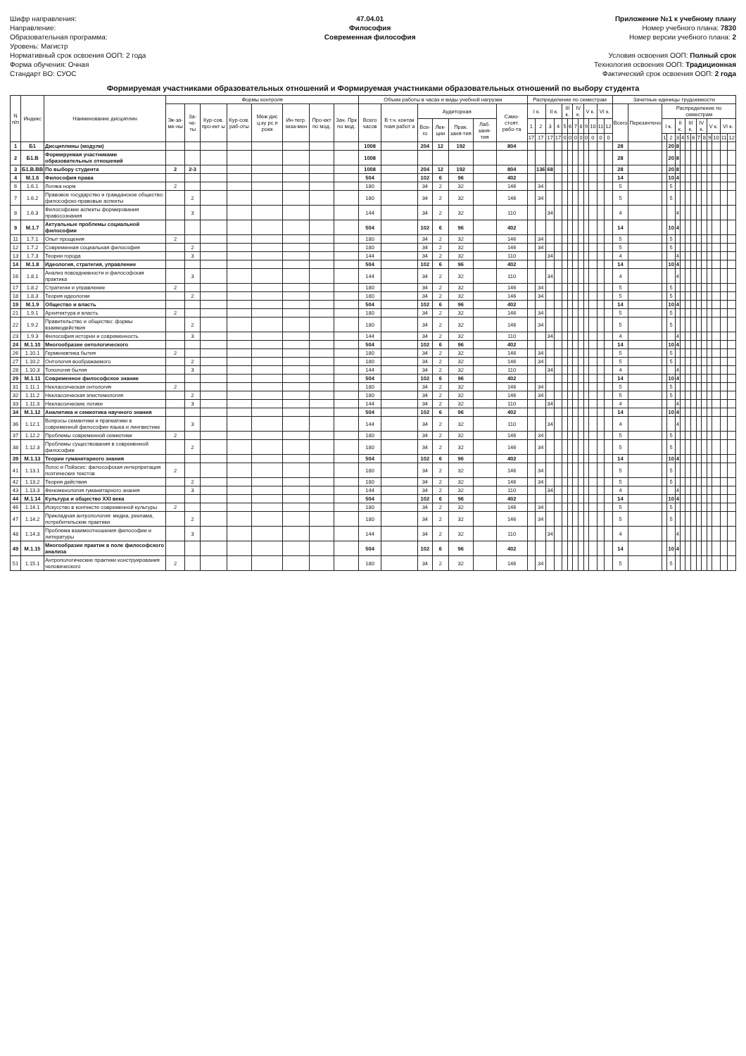Шифр направления:
Направление:
Образовательная программа:
Уровень: Магистр
Нормативный срок освоения ООП: 2 года
Форма обучения: Очная
Стандарт ВО: СУОС
47.04.01
Философия
Современная философия
Приложение №1 к учебному плану
Номер учебного плана: 7830
Номер версии учебного плана: 2
Условия освоения ООП: Полный срок
Технология освоения ООП: Традиционная
Фактический срок освоения ООП: 2 года
Формируемая участниками образовательных отношений и Формируемая участниками образовательных отношений по выбору студента
| N п/п | Индекс | Наименование дисциплин | Формы контроля | | | | | | | | Объем работы в часах и виды учебной нагрузки | | | | | | | Распределение по семестрам | | | | | | | | | | | | Зачетные единицы трудоемкости | | | | | | | | | | | | | |
| --- | --- | --- | --- | --- | --- | --- | --- | --- | --- | --- | --- | --- | --- | --- | --- | --- | --- | --- | --- | --- | --- | --- | --- | --- | --- | --- | --- | --- | --- | --- | --- | --- | --- | --- | --- | --- | --- | --- | --- | --- | --- | --- | --- |
| | | | Эк-за-ме-ны | За-че-ты | Кур-сов. про-ект ы | Кур-сов. раб-оты | Меж дис ц.ку рс.п роек | Ин-тегр. экза-мен | Про-ект по мод. | Зач. Прк по мод. | Всего часов | В т.ч. контак тная работ а | Аудиторная | | | | Само-стоят. рабо-та | I к. | | II к. | | III к. | | IV к. | | V к. | | VI к. | | Всего | Перезачтено | Распределение по семестрам | | | | | | | | | | | |
| | | | | | | | | | | | | | Все-го | Лек-ции | Прак. заня-тия | Лаб. заня-тия | | 1 | 2 | 3 | 4 | 5 | 6 | 7 | 8 | 9 | 10 | 11 | 12 | | | I к. | | II к. | | III к. | | IV к. | | V к. | | VI к. | |
| | | | | | | | | | | | | | | | | | | 17 | 17 | 17 | 17 | 0 | 0 | 0 | 0 | 0 | 0 | 0 | 0 | | | 1 | 2 | 3 | 4 | 5 | 6 | 7 | 8 | 9 | 10 | 11 | 12 |
| 1 | Б1 | Дисциплины (модули) | | | | | | | | | 1008 | | 204 | 12 | 192 | | 804 | | | | | | | | | | | | | 28 | | | 20 | 8 | | | | | | | | | |
| 2 | Б1.В | Формируемая участниками образовательных отношений | | | | | | | | | 1008 | | | | | | | | | | | | | | | | | | | 28 | | | 20 | 8 | | | | | | | | | |
| 3 | Б1.В.ВВ | По выбору студента | 2 | 2-3 | | | | | | | 1008 | | 204 | 12 | 192 | | 804 | | 136 | 68 | | | | | | | | | | 28 | | | 20 | 8 | | | | | | | | | |
| 4 | М.1.6 | Философия права | | | | | | | | | 504 | | 102 | 6 | 96 | | 402 | | | | | | | | | | | | | 14 | | | 10 | 4 | | | | | | | | | |
| 6 | 1.6.1 | Логика норм | 2 | | | | | | | | 180 | | 34 | 2 | 32 | | 146 | | 34 | | | | | | | | | | | 5 | | | 5 | | | | | | | | | | |
| 7 | 1.6.2 | Правовое государство и гражданское общество: философско-правовые аспекты | | 2 | | | | | | | 180 | | 34 | 2 | 32 | | 146 | | 34 | | | | | | | | | | | 5 | | | 5 | | | | | | | | | | |
| 8 | 1.6.3 | Философские аспекты формирования правосознания | | 3 | | | | | | | 144 | | 34 | 2 | 32 | | 110 | | | 34 | | | | | | | | | | 4 | | | | 4 | | | | | | | | | |
| 9 | М.1.7 | Актуальные проблемы социальной философии | | | | | | | | | 504 | | 102 | 6 | 96 | | 402 | | | | | | | | | | | | | 14 | | | 10 | 4 | | | | | | | | | |
| 11 | 1.7.1 | Опыт прощения | 2 | | | | | | | | 180 | | 34 | 2 | 32 | | 146 | | 34 | | | | | | | | | | | 5 | | | 5 | | | | | | | | | | |
| 12 | 1.7.2 | Современная социальная философия | | 2 | | | | | | | 180 | | 34 | 2 | 32 | | 146 | | 34 | | | | | | | | | | | 5 | | | 5 | | | | | | | | | | |
| 13 | 1.7.3 | Теории города | | 3 | | | | | | | 144 | | 34 | 2 | 32 | | 110 | | | 34 | | | | | | | | | | 4 | | | | 4 | | | | | | | | | |
| 14 | М.1.8 | Идеология, стратегия, управление | | | | | | | | | 504 | | 102 | 6 | 96 | | 402 | | | | | | | | | | | | | 14 | | | 10 | 4 | | | | | | | | | |
| 16 | 1.8.1 | Анализ повседневности и философская практика | | 3 | | | | | | | 144 | | 34 | 2 | 32 | | 110 | | | 34 | | | | | | | | | | 4 | | | | 4 | | | | | | | | | |
| 17 | 1.8.2 | Стратегии и управление | 2 | | | | | | | | 180 | | 34 | 2 | 32 | | 146 | | 34 | | | | | | | | | | | 5 | | | 5 | | | | | | | | | | |
| 18 | 1.8.3 | Теория идеологии | | 2 | | | | | | | 180 | | 34 | 2 | 32 | | 146 | | 34 | | | | | | | | | | | 5 | | | 5 | | | | | | | | | | |
| 19 | М.1.9 | Общество и власть | | | | | | | | | 504 | | 102 | 6 | 96 | | 402 | | | | | | | | | | | | | 14 | | | 10 | 4 | | | | | | | | | |
| 21 | 1.9.1 | Архитектура и власть | 2 | | | | | | | | 180 | | 34 | 2 | 32 | | 146 | | 34 | | | | | | | | | | | 5 | | | 5 | | | | | | | | | | |
| 22 | 1.9.2 | Правительство и общество: формы взаимодействия | | 2 | | | | | | | 180 | | 34 | 2 | 32 | | 146 | | 34 | | | | | | | | | | | 5 | | | 5 | | | | | | | | | | |
| 23 | 1.9.3 | Философия истории и современность | | 3 | | | | | | | 144 | | 34 | 2 | 32 | | 110 | | | 34 | | | | | | | | | | 4 | | | | 4 | | | | | | | | | |
| 24 | М.1.10 | Многообразие онтологического | | | | | | | | | 504 | | 102 | 6 | 96 | | 402 | | | | | | | | | | | | | 14 | | | 10 | 4 | | | | | | | | | |
| 26 | 1.10.1 | Герменевтика бытия | 2 | | | | | | | | 180 | | 34 | 2 | 32 | | 146 | | 34 | | | | | | | | | | | 5 | | | 5 | | | | | | | | | | |
| 27 | 1.10.2 | Онтология воображаемого | | 2 | | | | | | | 180 | | 34 | 2 | 32 | | 146 | | 34 | | | | | | | | | | | 5 | | | 5 | | | | | | | | | | |
| 28 | 1.10.3 | Топология бытия | | 3 | | | | | | | 144 | | 34 | 2 | 32 | | 110 | | | 34 | | | | | | | | | | 4 | | | | 4 | | | | | | | | | |
| 29 | М.1.11 | Современное философское знание | | | | | | | | | 504 | | 102 | 6 | 96 | | 402 | | | | | | | | | | | | | 14 | | | 10 | 4 | | | | | | | | | |
| 31 | 1.11.1 | Неклассическая онтология | 2 | | | | | | | | 180 | | 34 | 2 | 32 | | 146 | | 34 | | | | | | | | | | | 5 | | | 5 | | | | | | | | | | |
| 32 | 1.11.2 | Неклассическая эпистемология | | 2 | | | | | | | 180 | | 34 | 2 | 32 | | 146 | | 34 | | | | | | | | | | | 5 | | | 5 | | | | | | | | | | |
| 33 | 1.11.3 | Неклассические логики | | 3 | | | | | | | 144 | | 34 | 2 | 32 | | 110 | | | 34 | | | | | | | | | | 4 | | | | 4 | | | | | | | | | |
| 34 | М.1.12 | Аналитика и семиотика научного знания | | | | | | | | | 504 | | 102 | 6 | 96 | | 402 | | | | | | | | | | | | | 14 | | | 10 | 4 | | | | | | | | | |
| 36 | 1.12.1 | Вопросы семантики и прагматики в современной философии языка и лингвистике | | 3 | | | | | | | 144 | | 34 | 2 | 32 | | 110 | | | 34 | | | | | | | | | | 4 | | | | 4 | | | | | | | | | |
| 37 | 1.12.2 | Проблемы современной семиотики | 2 | | | | | | | | 180 | | 34 | 2 | 32 | | 146 | | 34 | | | | | | | | | | | 5 | | | 5 | | | | | | | | | | |
| 38 | 1.12.3 | Проблемы существования в современной философии | | 2 | | | | | | | 180 | | 34 | 2 | 32 | | 146 | | 34 | | | | | | | | | | | 5 | | | 5 | | | | | | | | | | |
| 39 | М.1.13 | Теории гуманитарного знания | | | | | | | | | 504 | | 102 | 6 | 96 | | 402 | | | | | | | | | | | | | 14 | | | 10 | 4 | | | | | | | | | |
| 41 | 1.13.1 | Логос и Пойэсис: философская интерпретация поэтических текстов | 2 | | | | | | | | 180 | | 34 | 2 | 32 | | 146 | | 34 | | | | | | | | | | | 5 | | | 5 | | | | | | | | | | |
| 42 | 1.13.2 | Теория действия | | 2 | | | | | | | 180 | | 34 | 2 | 32 | | 146 | | 34 | | | | | | | | | | | 5 | | | 5 | | | | | | | | | | |
| 43 | 1.13.3 | Феноменология гуманитарного знания | | 3 | | | | | | | 144 | | 34 | 2 | 32 | | 110 | | | 34 | | | | | | | | | | 4 | | | | 4 | | | | | | | | | |
| 44 | М.1.14 | Культура и общество XXI века | | | | | | | | | 504 | | 102 | 6 | 96 | | 402 | | | | | | | | | | | | | 14 | | | 10 | 4 | | | | | | | | | |
| 46 | 1.14.1 | Искусство в контексте современной культуры | 2 | | | | | | | | 180 | | 34 | 2 | 32 | | 146 | | 34 | | | | | | | | | | | 5 | | | 5 | | | | | | | | | | |
| 47 | 1.14.2 | Прикладная антропология: медиа, реклама, потребительские практики | | 2 | | | | | | | 180 | | 34 | 2 | 32 | | 146 | | 34 | | | | | | | | | | | 5 | | | 5 | | | | | | | | | | |
| 48 | 1.14.3 | Проблема взаимоотношения философии и литературы | | 3 | | | | | | | 144 | | 34 | 2 | 32 | | 110 | | | 34 | | | | | | | | | | 4 | | | | 4 | | | | | | | | | |
| 49 | М.1.15 | Многообразие практик в поле философского анализа | | | | | | | | | 504 | | 102 | 6 | 96 | | 402 | | | | | | | | | | | | | 14 | | | 10 | 4 | | | | | | | | | |
| 51 | 1.15.1 | Антропологические практики конструирования человеческого | 2 | | | | | | | | 180 | | 34 | 2 | 32 | | 146 | | 34 | | | | | | | | | | | 5 | | | 5 | | | | | | | | | | |